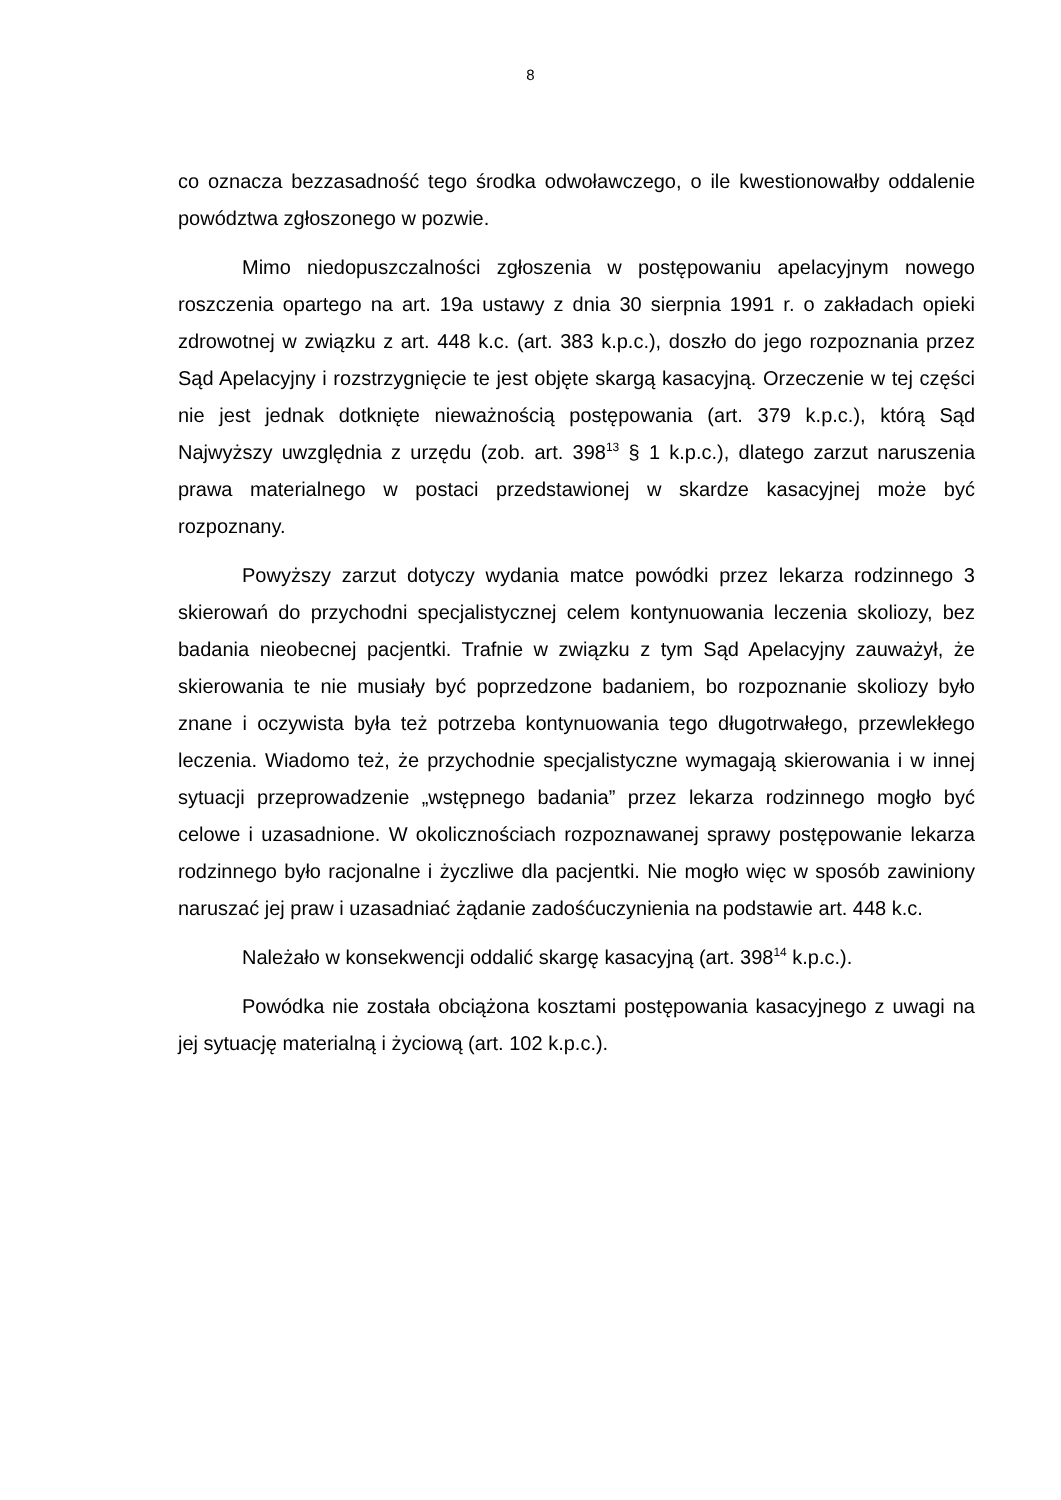8
co oznacza bezzasadność tego środka odwoławczego, o ile kwestionowałby oddalenie powództwa zgłoszonego w pozwie.
Mimo niedopuszczalności zgłoszenia w postępowaniu apelacyjnym nowego roszczenia opartego na art. 19a ustawy z dnia 30 sierpnia 1991 r. o zakładach opieki zdrowotnej w związku z art. 448 k.c. (art. 383 k.p.c.), doszło do jego rozpoznania przez Sąd Apelacyjny i rozstrzygnięcie te jest objęte skargą kasacyjną. Orzeczenie w tej części nie jest jednak dotknięte nieważnością postępowania (art. 379 k.p.c.), którą Sąd Najwyższy uwzględnia z urzędu (zob. art. 398<sup>13</sup> § 1 k.p.c.), dlatego zarzut naruszenia prawa materialnego w postaci przedstawionej w skardze kasacyjnej może być rozpoznany.
Powyższy zarzut dotyczy wydania matce powódki przez lekarza rodzinnego 3 skierowań do przychodni specjalistycznej celem kontynuowania leczenia skoliozy, bez badania nieobecnej pacjentki. Trafnie w związku z tym Sąd Apelacyjny zauważył, że skierowania te nie musiały być poprzedzone badaniem, bo rozpoznanie skoliozy było znane i oczywista była też potrzeba kontynuowania tego długotrwałego, przewlekłego leczenia. Wiadomo też, że przychodnie specjalistyczne wymagają skierowania i w innej sytuacji przeprowadzenie „wstępnego badania” przez lekarza rodzinnego mogło być celowe i uzasadnione. W okolicznościach rozpoznawanej sprawy postępowanie lekarza rodzinnego było racjonalne i życzliwe dla pacjentki. Nie mogło więc w sposób zawiniony naruszać jej praw i uzasadniać żądanie zadośćuczynienia na podstawie art. 448 k.c.
Należało w konsekwencji oddalić skargę kasacyjną (art. 398<sup>14</sup> k.p.c.).
Powódka nie została obciążona kosztami postępowania kasacyjnego z uwagi na jej sytuację materialną i życiową (art. 102 k.p.c.).